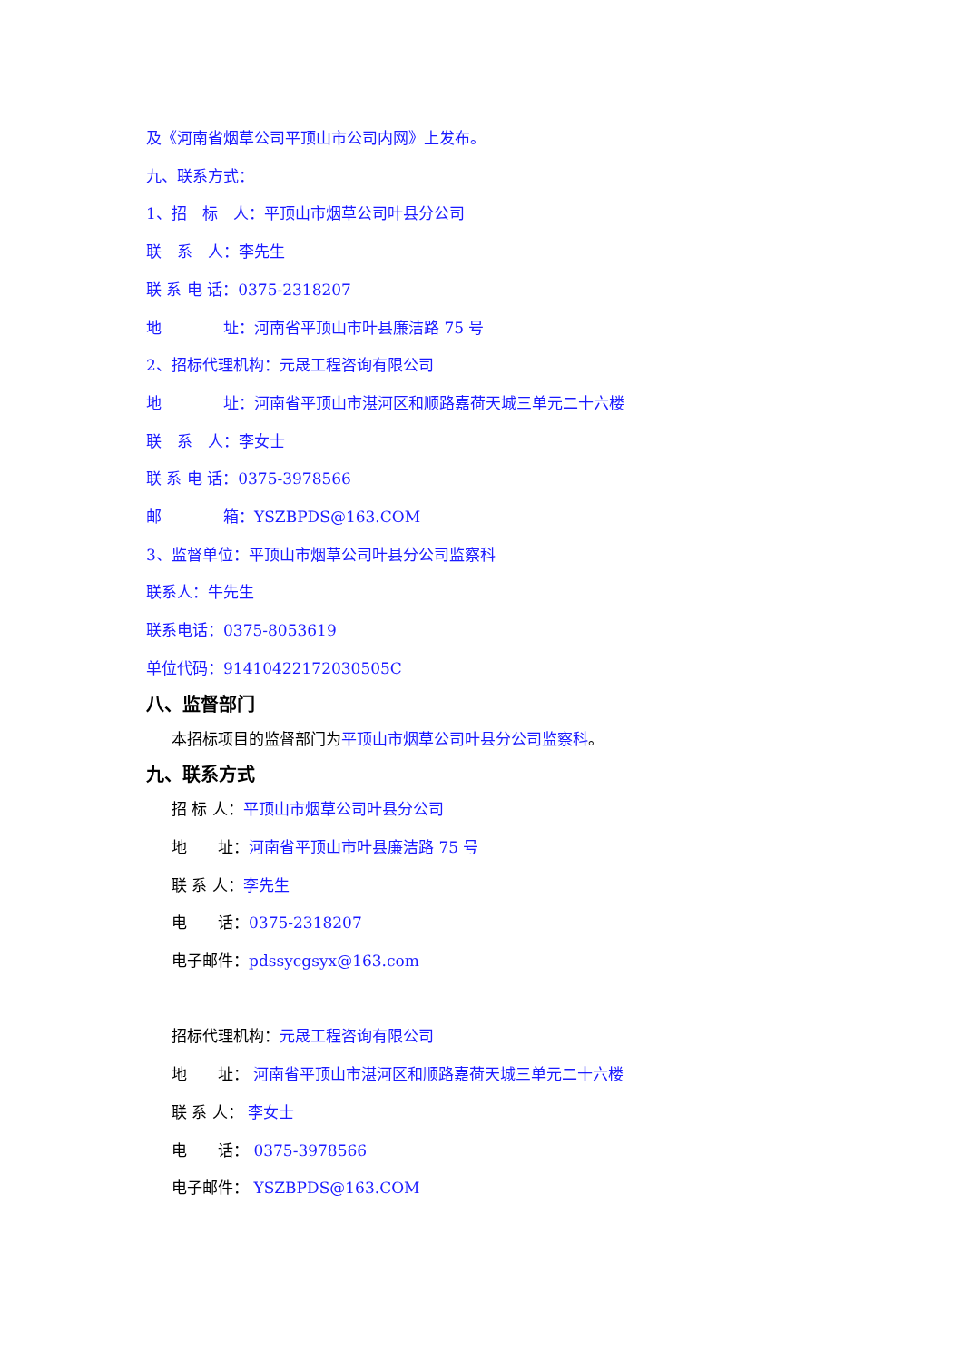及《河南省烟草公司平顶山市公司内网》上发布。
九、联系方式：
1、招　标　人：平顶山市烟草公司叶县分公司
联　系　人：李先生
联 系 电 话：0375-2318207
地　　　　址：河南省平顶山市叶县廉洁路 75 号
2、招标代理机构：元晟工程咨询有限公司
地　　　　址：河南省平顶山市湛河区和顺路嘉荷天城三单元二十六楼
联　系　人：李女士
联 系 电 话：0375-3978566
邮　　　　箱：YSZBPDS@163.COM
3、监督单位：平顶山市烟草公司叶县分公司监察科
联系人：牛先生
联系电话：0375-8053619
单位代码：91410422172030505C
八、监督部门
本招标项目的监督部门为 平顶山市烟草公司叶县分公司监察科。
九、联系方式
招 标 人：平顶山市烟草公司叶县分公司
地　　址：河南省平顶山市叶县廉洁路 75 号
联 系 人：李先生
电　　话：0375-2318207
电子邮件：pdssycgsyx@163.com
招标代理机构：元晟工程咨询有限公司
地　　址： 河南省平顶山市湛河区和顺路嘉荷天城三单元二十六楼
联 系 人： 李女士
电　　话： 0375-3978566
电子邮件： YSZBPDS@163.COM